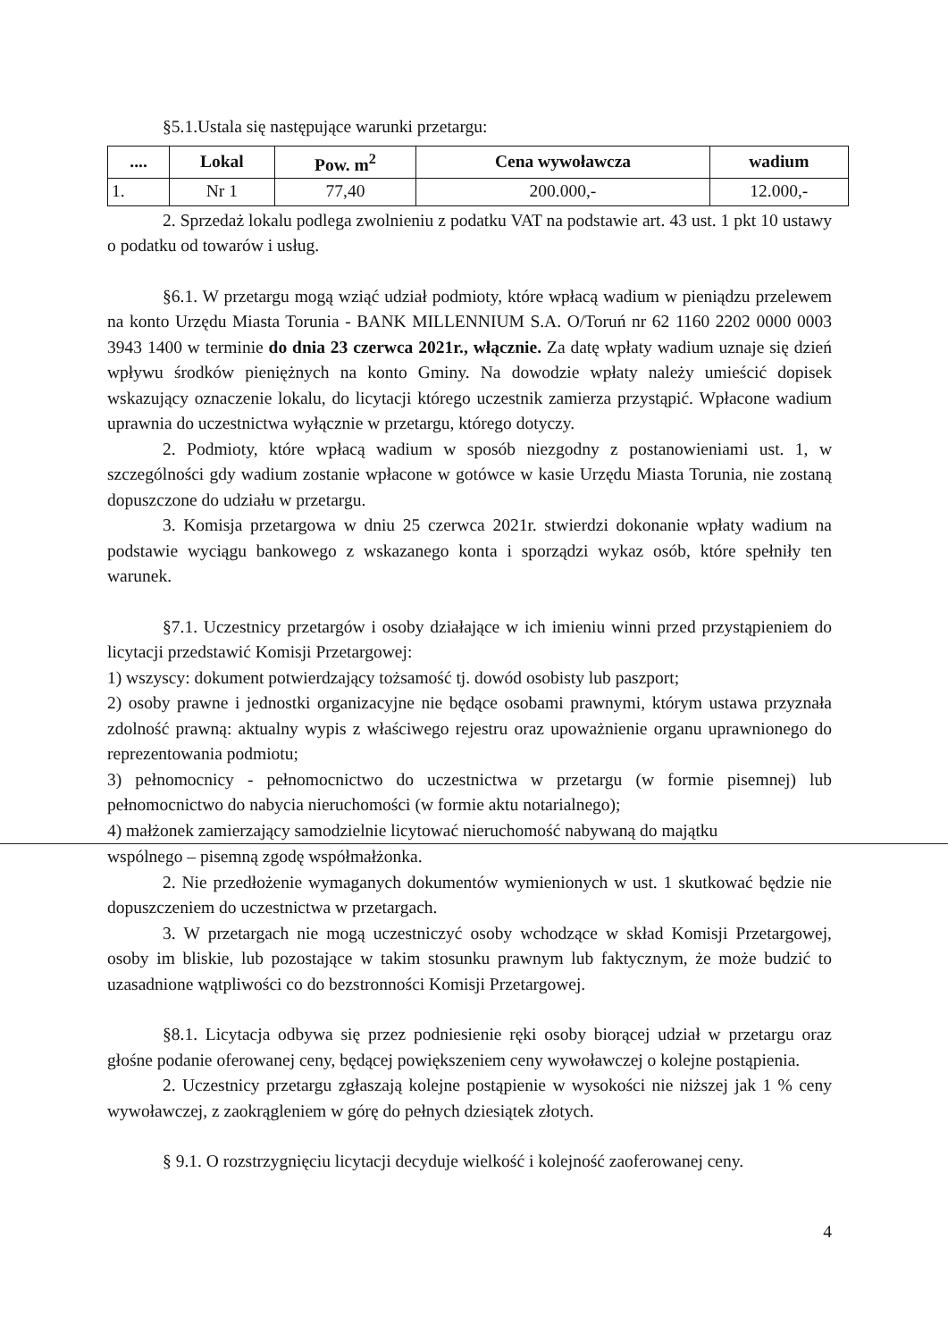§5.1.Ustala się następujące warunki przetargu:
| .... | Lokal | Pow. m<sup>2</sup> | Cena wywoławcza | wadium |
| --- | --- | --- | --- | --- |
| 1. | Nr 1 | 77,40 | 200.000,- | 12.000,- |
2. Sprzedaż lokalu podlega zwolnieniu z podatku VAT na podstawie art. 43 ust. 1 pkt 10 ustawy o podatku od towarów i usług.
§6.1. W przetargu mogą wziąć udział podmioty, które wpłacą wadium w pieniądzu przelewem na konto Urzędu Miasta Torunia - BANK MILLENNIUM S.A. O/Toruń nr 62 1160 2202 0000 0003 3943 1400 w terminie do dnia 23 czerwca 2021r., włącznie. Za datę wpłaty wadium uznaje się dzień wpływu środków pieniężnych na konto Gminy. Na dowodzie wpłaty należy umieścić dopisek wskazujący oznaczenie lokalu, do licytacji którego uczestnik zamierza przystąpić. Wpłacone wadium uprawnia do uczestnictwa wyłącznie w przetargu, którego dotyczy.
2. Podmioty, które wpłacą wadium w sposób niezgodny z postanowieniami ust. 1, w szczególności gdy wadium zostanie wpłacone w gotówce w kasie Urzędu Miasta Torunia, nie zostaną dopuszczone do udziału w przetargu.
3. Komisja przetargowa w dniu 25 czerwca 2021r. stwierdzi dokonanie wpłaty wadium na podstawie wyciągu bankowego z wskazanego konta i sporządzi wykaz osób, które spełniły ten warunek.
§7.1. Uczestnicy przetargów i osoby działające w ich imieniu winni przed przystąpieniem do licytacji przedstawić Komisji Przetargowej:
1) wszyscy: dokument potwierdzający tożsamość tj. dowód osobisty lub paszport;
2) osoby prawne i jednostki organizacyjne nie będące osobami prawnymi, którym ustawa przyznała zdolność prawną: aktualny wypis z właściwego rejestru oraz upoważnienie organu uprawnionego do reprezentowania podmiotu;
3) pełnomocnicy - pełnomocnictwo do uczestnictwa w przetargu (w formie pisemnej) lub pełnomocnictwo do nabycia nieruchomości (w formie aktu notarialnego);
4) małżonek zamierzający samodzielnie licytować nieruchomość nabywaną do majątku
wspólnego – pisemną zgodę współmałżonka.
2. Nie przedłożenie wymaganych dokumentów wymienionych w ust. 1 skutkować będzie nie dopuszczeniem do uczestnictwa w przetargach.
3. W przetargach nie mogą uczestniczyć osoby wchodzące w skład Komisji Przetargowej, osoby im bliskie, lub pozostające w takim stosunku prawnym lub faktycznym, że może budzić to uzasadnione wątpliwości co do bezstronności Komisji Przetargowej.
§8.1. Licytacja odbywa się przez podniesienie ręki osoby biorącej udział w przetargu oraz głośne podanie oferowanej ceny, będącej powiększeniem ceny wywoławczej o kolejne postąpienia.
2. Uczestnicy przetargu zgłaszają kolejne postąpienie w wysokości nie niższej jak 1 % ceny wywoławczej, z zaokrągleniem w górę do pełnych dziesiątek złotych.
§ 9.1. O rozstrzygnięciu licytacji decyduje wielkość i kolejność zaoferowanej ceny.
4